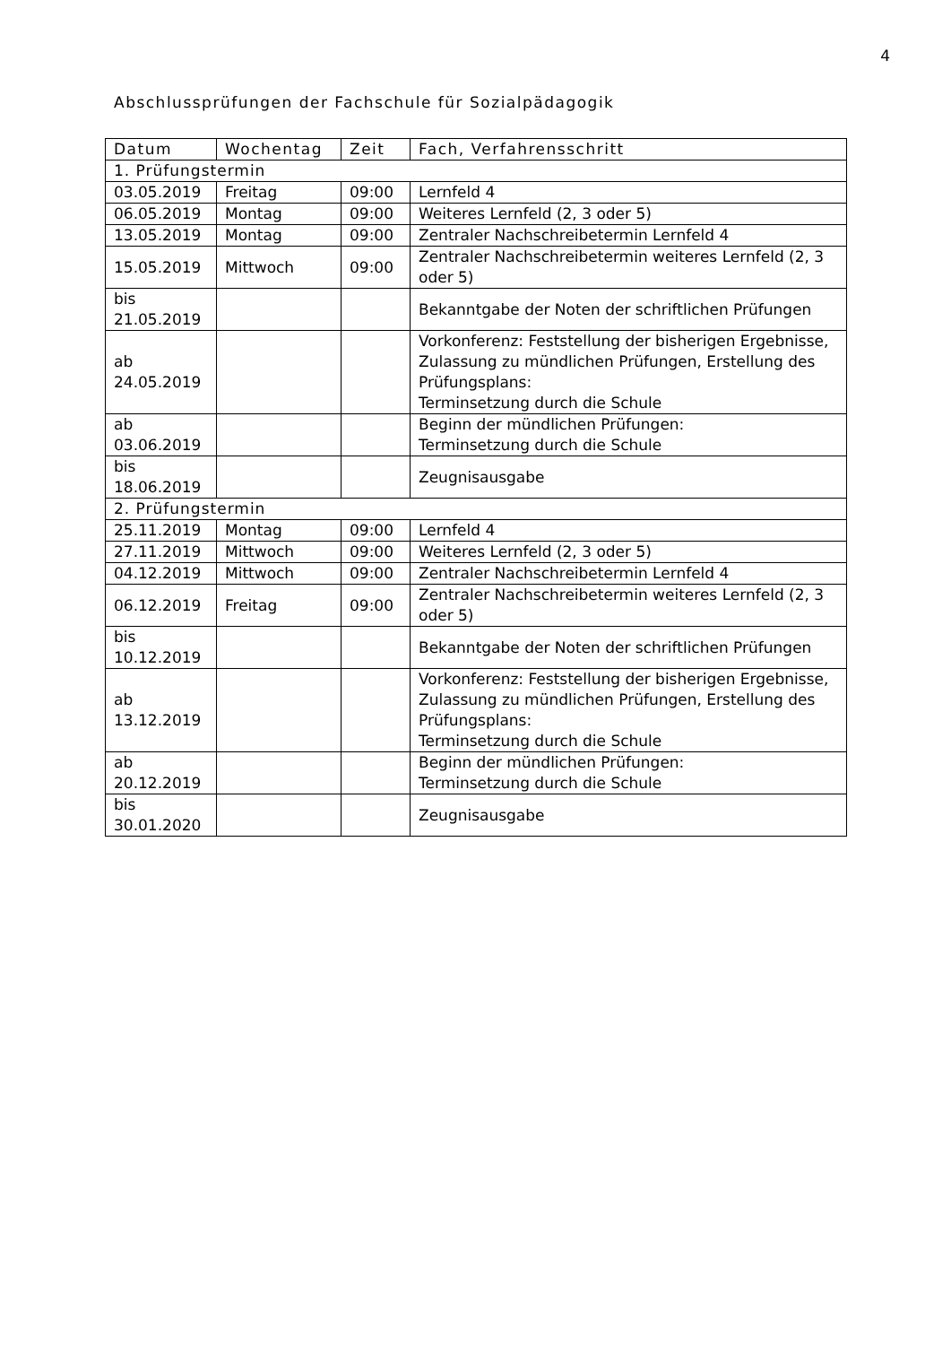4
Abschlussprüfungen der Fachschule für Sozialpädagogik
| Datum | Wochentag | Zeit | Fach, Verfahrensschritt |
| --- | --- | --- | --- |
| 1. Prüfungstermin | | | |
| 03.05.2019 | Freitag | 09:00 | Lernfeld 4 |
| 06.05.2019 | Montag | 09:00 | Weiteres Lernfeld (2, 3 oder 5) |
| 13.05.2019 | Montag | 09:00 | Zentraler Nachschreibetermin Lernfeld 4 |
| 15.05.2019 | Mittwoch | 09:00 | Zentraler Nachschreibetermin weiteres Lernfeld (2, 3 oder 5) |
| bis 21.05.2019 | | | Bekanntgabe der Noten der schriftlichen Prüfungen |
| ab 24.05.2019 | | | Vorkonferenz: Feststellung der bisherigen Ergebnisse, Zulassung zu mündlichen Prüfungen, Erstellung des Prüfungsplans: Terminsetzung durch die Schule |
| ab 03.06.2019 | | | Beginn der mündlichen Prüfungen: Terminsetzung durch die Schule |
| bis 18.06.2019 | | | Zeugnisausgabe |
| 2. Prüfungstermin | | | |
| 25.11.2019 | Montag | 09:00 | Lernfeld 4 |
| 27.11.2019 | Mittwoch | 09:00 | Weiteres Lernfeld (2, 3 oder 5) |
| 04.12.2019 | Mittwoch | 09:00 | Zentraler Nachschreibetermin Lernfeld 4 |
| 06.12.2019 | Freitag | 09:00 | Zentraler Nachschreibetermin weiteres Lernfeld (2, 3 oder 5) |
| bis 10.12.2019 | | | Bekanntgabe der Noten der schriftlichen Prüfungen |
| ab 13.12.2019 | | | Vorkonferenz: Feststellung der bisherigen Ergebnisse, Zulassung zu mündlichen Prüfungen, Erstellung des Prüfungsplans: Terminsetzung durch die Schule |
| ab 20.12.2019 | | | Beginn der mündlichen Prüfungen: Terminsetzung durch die Schule |
| bis 30.01.2020 | | | Zeugnisausgabe |